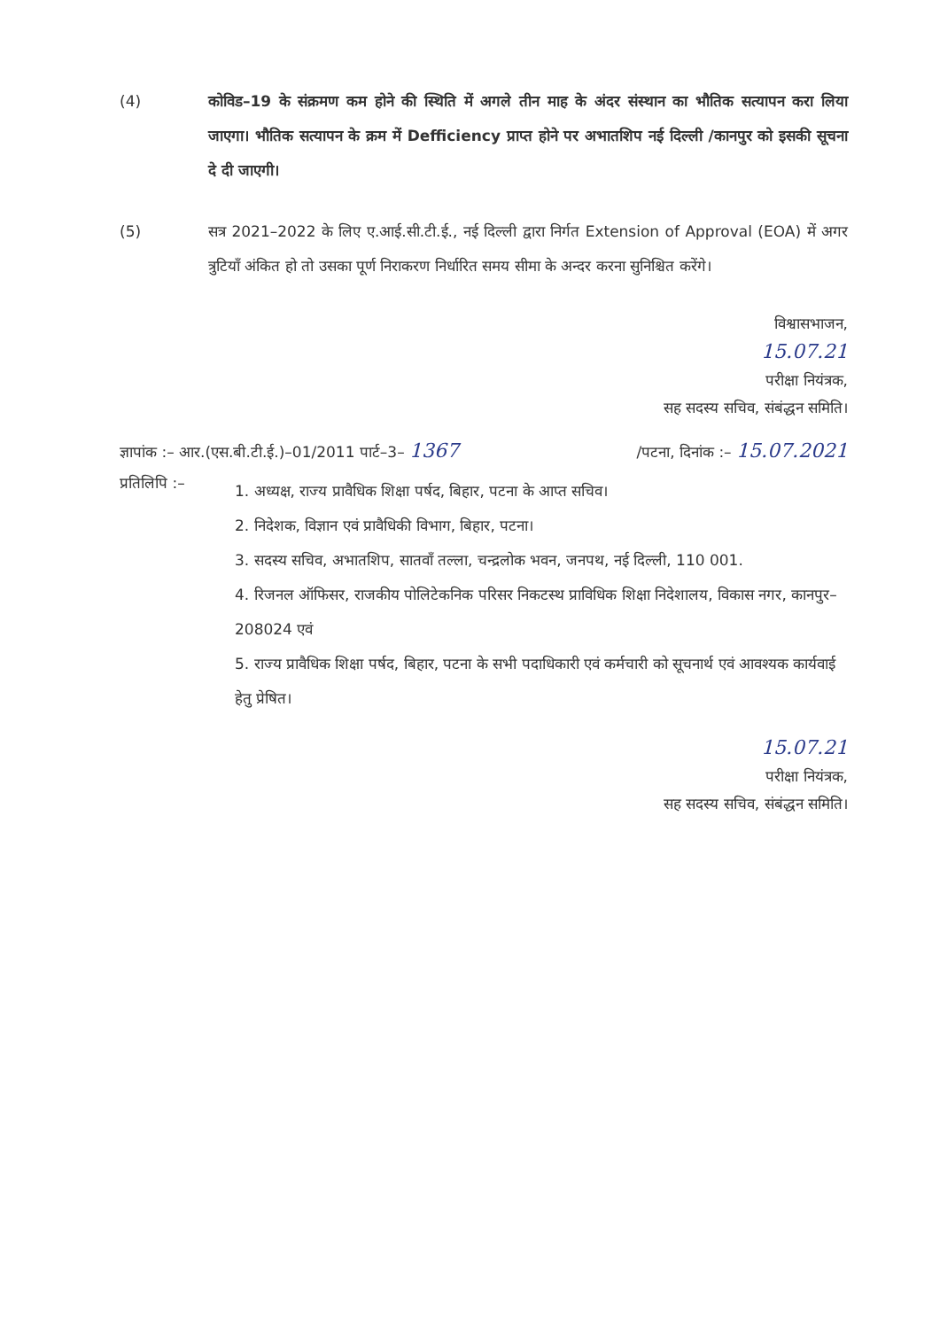(4) कोविड–19 के संक्रमण कम होने की स्थिति में अगले तीन माह के अंदर संस्थान का भौतिक सत्यापन करा लिया जाएगा। भौतिक सत्यापन के क्रम में Defficiency प्राप्त होने पर अभातशिप नई दिल्ली /कानपुर को इसकी सूचना दे दी जाएगी।
(5) सत्र 2021–2022 के लिए ए.आई.सी.टी.ई., नई दिल्ली द्वारा निर्गत Extension of Approval (EOA) में अगर त्रुटियाँ अंकित हो तो उसका पूर्ण निराकरण निर्धारित समय सीमा के अन्दर करना सुनिश्चित करेंगे।
विश्वासभाजन,
15.07.21
परीक्षा नियंत्रक,
सह सदस्य सचिव, संबंद्धन समिति।
ज्ञापांक :– आर.(एस.बी.टी.ई.)–01/2011 पार्ट–3– 1367 /पटना, दिनांक :– 15.07.2021
प्रतिलिपि :–
1. अध्यक्ष, राज्य प्रावैधिक शिक्षा पर्षद, बिहार, पटना के आप्त सचिव।
2. निदेशक, विज्ञान एवं प्रावैधिकी विभाग, बिहार, पटना।
3. सदस्य सचिव, अभातशिप, सातवाँ तल्ला, चन्द्रलोक भवन, जनपथ, नई दिल्ली, 110 001.
4. रिजनल ऑफिसर, राजकीय पोलिटेकनिक परिसर निकटस्थ प्राविधिक शिक्षा निदेशालय, विकास नगर, कानपुर–208024 एवं
5. राज्य प्रावैधिक शिक्षा पर्षद, बिहार, पटना के सभी पदाधिकारी एवं कर्मचारी को सूचनार्थ एवं आवश्यक कार्यवाई हेतु प्रेषित।
15.07.21
परीक्षा नियंत्रक,
सह सदस्य सचिव, संबंद्धन समिति।